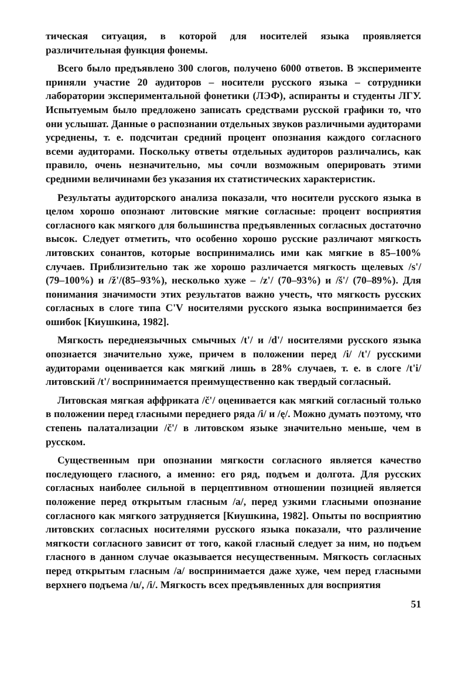тическая ситуация, в которой для носителей языка проявляется различительная функция фонемы.
Всего было предъявлено 300 слогов, получено 6000 ответов. В эксперименте приняли участие 20 аудиторов – носители русского языка – сотрудники лаборатории экспериментальной фонетики (ЛЭФ), аспиранты и студенты ЛГУ. Испытуемым было предложено записать средствами русской графики то, что они услышат. Данные о распознании отдельных звуков различными аудиторами усреднены, т. е. подсчитан средний процент опознания каждого согласного всеми аудиторами. Поскольку ответы отдельных аудиторов различались, как правило, очень незначительно, мы сочли возможным оперировать этими средними величинами без указания их статистических характеристик.
Результаты аудиторского анализа показали, что носители русского языка в целом хорошо опознают литовские мягкие согласные: процент восприятия согласного как мягкого для большинства предъявленных согласных достаточно высок. Следует отметить, что особенно хорошо русские различают мягкость литовских сонантов, которые воспринимались ими как мягкие в 85–100% случаев. Приблизительно так же хорошо различается мягкость щелевых /s'/ (79–100%) и /ž'/(85–93%), несколько хуже – /z'/ (70–93%) и /š'/ (70–89%). Для понимания значимости этих результатов важно учесть, что мягкость русских согласных в слоге типа C'V носителями русского языка воспринимается без ошибок [Киушкина, 1982].
Мягкость переднеязычных смычных /t'/ и /d'/ носителями русского языка опознается значительно хуже, причем в положении перед /i/ /t'/ русскими аудиторами оценивается как мягкий лишь в 28% случаев, т. е. в слоге /t'i/ литовский /t'/ воспринимается преимущественно как твердый согласный.
Литовская мягкая аффриката /č'/ оценивается как мягкий согласный только в положении перед гласными переднего ряда /i/ и /ę/. Можно думать поэтому, что степень палатализации /č'/ в литовском языке значительно меньше, чем в русском.
Существенным при опознании мягкости согласного является качество последующего гласного, а именно: его ряд, подъем и долгота. Для русских согласных наиболее сильной в перцептивном отношении позицией является положение перед открытым гласным /a/, перед узкими гласными опознание согласного как мягкого затрудняется [Киушкина, 1982]. Опыты по восприятию литовских согласных носителями русского языка показали, что различение мягкости согласного зависит от того, какой гласный следует за ним, но подъем гласного в данном случае оказывается несущественным. Мягкость согласных перед открытым гласным /a/ воспринимается даже хуже, чем перед гласными верхнего подъема /u/, /i/. Мягкость всех предъявленных для восприятия
51